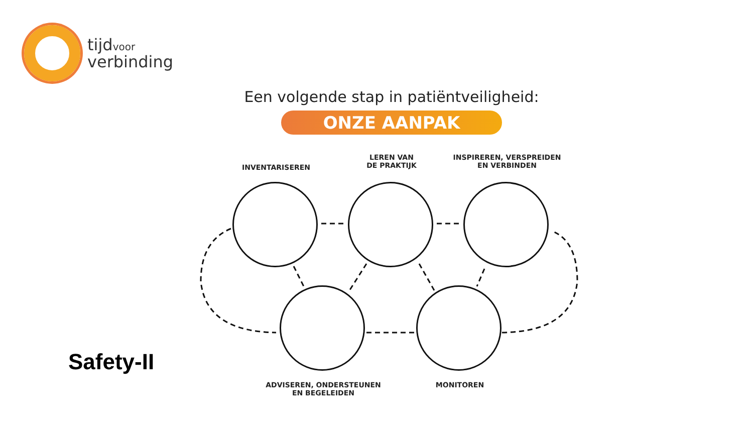tijdvoor
verbinding
Een volgende stap in patiëntveiligheid:
ONZE AANPAK
INVENTARISEREN
LEREN VAN
DE PRAKTIJK
INSPIREREN, VERSPREIDEN
EN VERBINDEN
ADVISEREN, ONDERSTEUNEN
EN BEGELEIDEN
MONITOREN
Safety-II